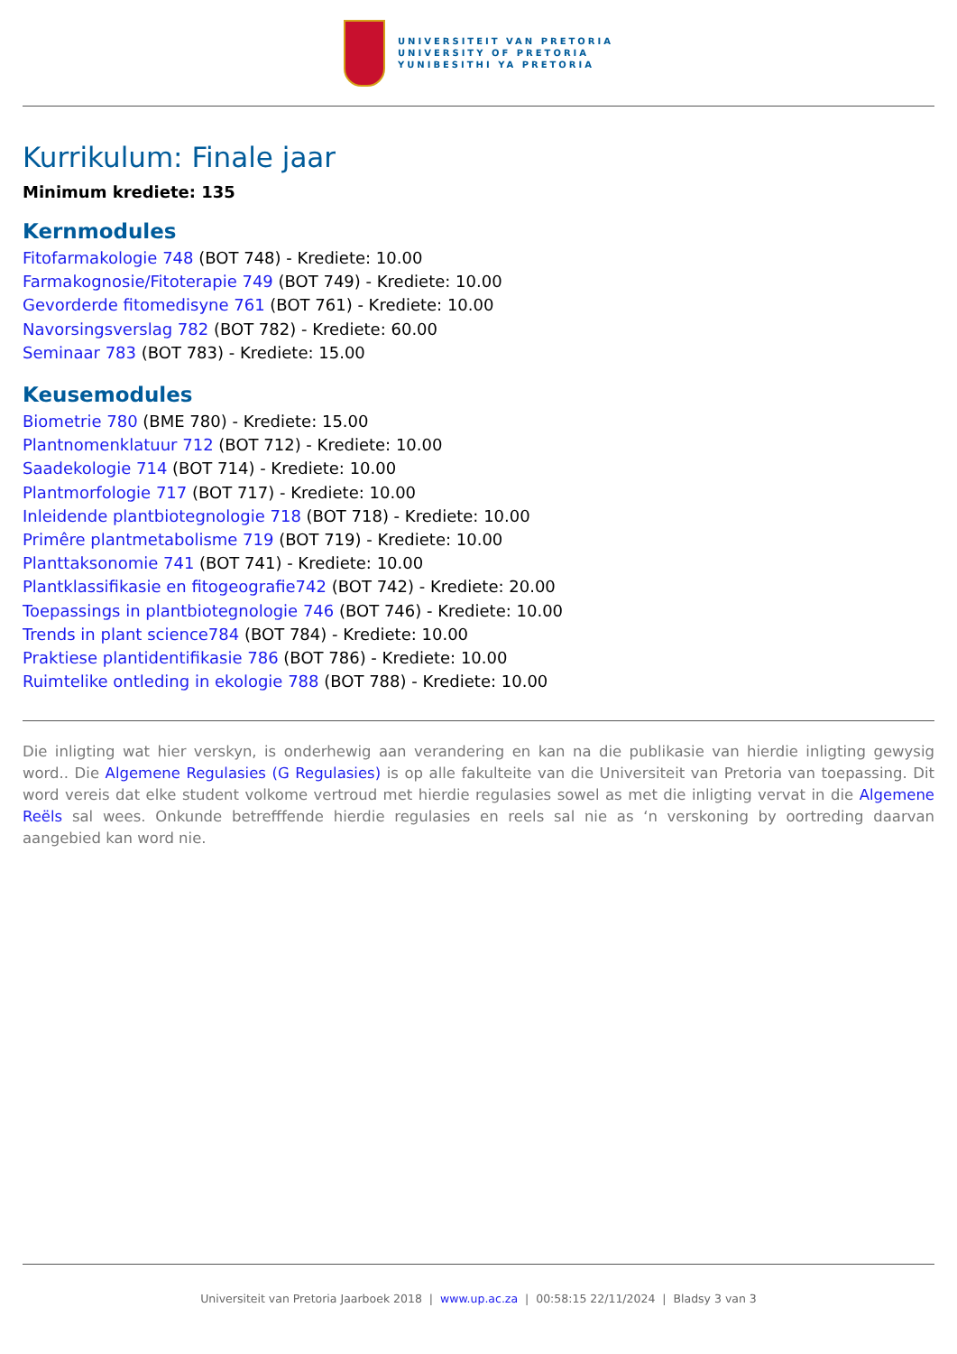UNIVERSITEIT VAN PRETORIA
UNIVERSITY OF PRETORIA
YUNIBESITHI YA PRETORIA
Kurrikulum: Finale jaar
Minimum krediete: 135
Kernmodules
Fitofarmakologie 748 (BOT 748) - Krediete: 10.00
Farmakognosie/Fitoterapie 749 (BOT 749) - Krediete: 10.00
Gevorderde fitomedisyne 761 (BOT 761) - Krediete: 10.00
Navorsingsverslag 782 (BOT 782) - Krediete: 60.00
Seminaar 783 (BOT 783) - Krediete: 15.00
Keusemodules
Biometrie 780 (BME 780) - Krediete: 15.00
Plantnomenklatuur 712 (BOT 712) - Krediete: 10.00
Saadekologie 714 (BOT 714) - Krediete: 10.00
Plantmorfologie 717 (BOT 717) - Krediete: 10.00
Inleidende plantbiotegnologie 718 (BOT 718) - Krediete: 10.00
Primêre plantmetabolisme 719 (BOT 719) - Krediete: 10.00
Planttaksonomie 741 (BOT 741) - Krediete: 10.00
Plantklassifikasie en fitogeografie742 (BOT 742) - Krediete: 20.00
Toepassings in plantbiotegnologie 746 (BOT 746) - Krediete: 10.00
Trends in plant science784 (BOT 784) - Krediete: 10.00
Praktiese plantidentifikasie 786 (BOT 786) - Krediete: 10.00
Ruimtelike ontleding in ekologie 788 (BOT 788) - Krediete: 10.00
Die inligting wat hier verskyn, is onderhewig aan verandering en kan na die publikasie van hierdie inligting gewysig word.. Die Algemene Regulasies (G Regulasies) is op alle fakulteite van die Universiteit van Pretoria van toepassing. Dit word vereis dat elke student volkome vertroud met hierdie regulasies sowel as met die inligting vervat in die Algemene Reëls sal wees. Onkunde betrefffende hierdie regulasies en reels sal nie as ‘n verskoning by oortreding daarvan aangebied kan word nie.
Universiteit van Pretoria Jaarboek 2018 | www.up.ac.za | 00:58:15 22/11/2024 | Bladsy 3 van 3